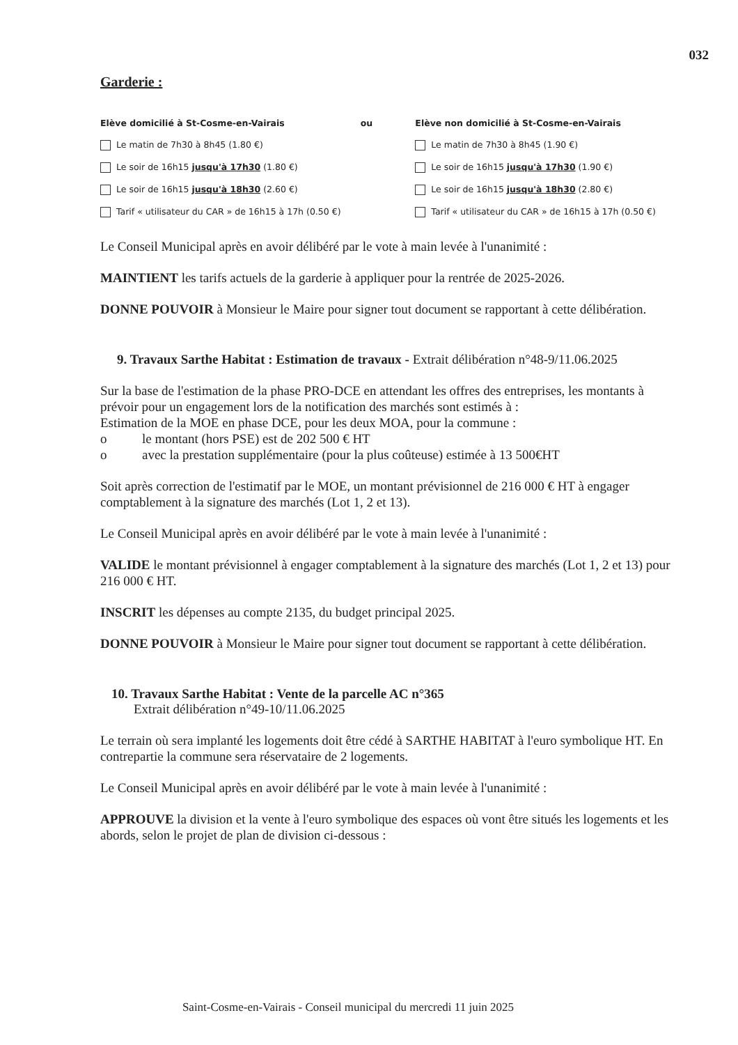032
Garderie :
Elève domicilié à St-Cosme-en-Vairais
Le matin de 7h30 à 8h45 (1.80 €)
Le soir de 16h15 jusqu'à 17h30 (1.80 €)
Le soir de 16h15 jusqu'à 18h30 (2.60 €)
Tarif « utilisateur du CAR » de 16h15 à 17h (0.50 €)
ou Elève non domicilié à St-Cosme-en-Vairais
Le matin de 7h30 à 8h45 (1.90 €)
Le soir de 16h15 jusqu'à 17h30 (1.90 €)
Le soir de 16h15 jusqu'à 18h30 (2.80 €)
Tarif « utilisateur du CAR » de 16h15 à 17h (0.50 €)
Le Conseil Municipal après en avoir délibéré par le vote à main levée à l'unanimité :
MAINTIENT les tarifs actuels de la garderie à appliquer pour la rentrée de 2025-2026.
DONNE POUVOIR à Monsieur le Maire pour signer tout document se rapportant à cette délibération.
9. Travaux Sarthe Habitat : Estimation de travaux - Extrait délibération n°48-9/11.06.2025
Sur la base de l'estimation de la phase PRO-DCE en attendant les offres des entreprises, les montants à prévoir pour un engagement lors de la notification des marchés sont estimés à :
Estimation de la MOE en phase DCE, pour les deux MOA, pour la commune :
o le montant (hors PSE) est de 202 500 € HT
o avec la prestation supplémentaire (pour la plus coûteuse) estimée à 13 500€HT
Soit après correction de l'estimatif par le MOE, un montant prévisionnel de 216 000 € HT à engager comptablement à la signature des marchés (Lot 1, 2 et 13).
Le Conseil Municipal après en avoir délibéré par le vote à main levée à l'unanimité :
VALIDE le montant prévisionnel à engager comptablement à la signature des marchés (Lot 1, 2 et 13) pour 216 000 € HT.
INSCRIT les dépenses au compte 2135, du budget principal 2025.
DONNE POUVOIR à Monsieur le Maire pour signer tout document se rapportant à cette délibération.
10. Travaux Sarthe Habitat : Vente de la parcelle AC n°365
Extrait délibération n°49-10/11.06.2025
Le terrain où sera implanté les logements doit être cédé à SARTHE HABITAT à l'euro symbolique HT. En contrepartie la commune sera réservataire de 2 logements.
Le Conseil Municipal après en avoir délibéré par le vote à main levée à l'unanimité :
APPROUVE la division et la vente à l'euro symbolique des espaces où vont être situés les logements et les abords, selon le projet de plan de division ci-dessous :
Saint-Cosme-en-Vairais - Conseil municipal du mercredi 11 juin 2025